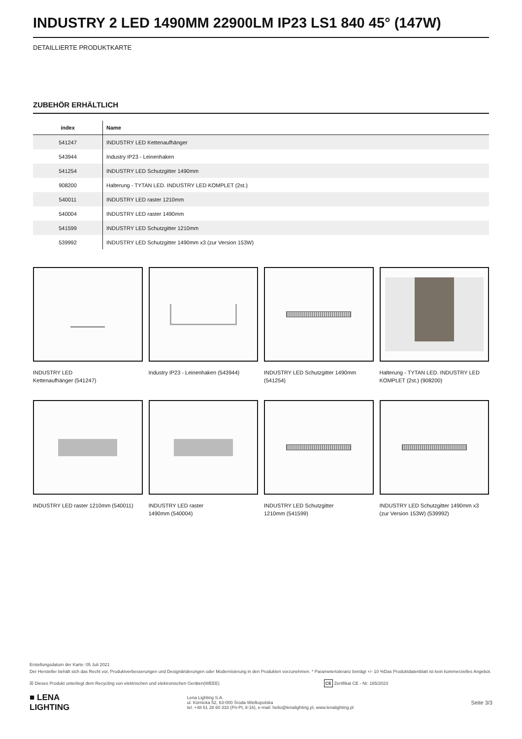INDUSTRY 2 LED 1490MM 22900LM IP23 LS1 840 45° (147W)
DETAILLIERTE PRODUKTKARTE
ZUBEHÖR ERHÄLTLICH
| index | Name |
| --- | --- |
| 541247 | INDUSTRY LED Kettenaufhänger |
| 543944 | Industry IP23 - Leinenhaken |
| 541254 | INDUSTRY LED Schutzgitter 1490mm |
| 908200 | Halterung - TYTAN LED. INDUSTRY LED KOMPLET (2st.) |
| 540011 | INDUSTRY LED raster 1210mm |
| 540004 | INDUSTRY LED raster 1490mm |
| 541599 | INDUSTRY LED Schutzgitter 1210mm |
| 539992 | INDUSTRY LED Schutzgitter 1490mm x3 (zur Version 153W) |
INDUSTRY LED
Kettenaufhänger (541247)
Industry IP23 - Leinenhaken (543944)
INDUSTRY LED Schutzgitter 1490mm (541254)
Halterung - TYTAN LED. INDUSTRY LED KOMPLET (2st.) (908200)
INDUSTRY LED raster 1210mm (540011)
INDUSTRY LED raster
1490mm (540004)
INDUSTRY LED Schutzgitter
1210mm (541599)
INDUSTRY LED Schutzgitter 1490mm x3 (zur Version 153W) (539992)
Erstellungsdatum der Karte: 05 Juli 2021
Der Hersteller behält sich das Recht vor, Produktverbesserungen und Designänderungen oder Modernisierung in den Produkten vorzunehmen. * Parametertoleranz beträgt +/- 10 %Das Produktdatenblatt ist kein kommerzielles Angebot.
☒ Dieses Produkt unterliegt dem Recycling von elektrischen und elektronischen Geräten(WEEE) CE Zertifikat CE - Nr: 165/2023
■ LENA
LIGHTING Lena Lighting S.A.
ul. Kórnicka 52, 63-000 Środa Wielkopolska
tel. +48 61 28 60 333 (Pn-Pt, 8-16), e-mail: hello@lenalighting.pl, www.lenalighting.pl Seite 3/3